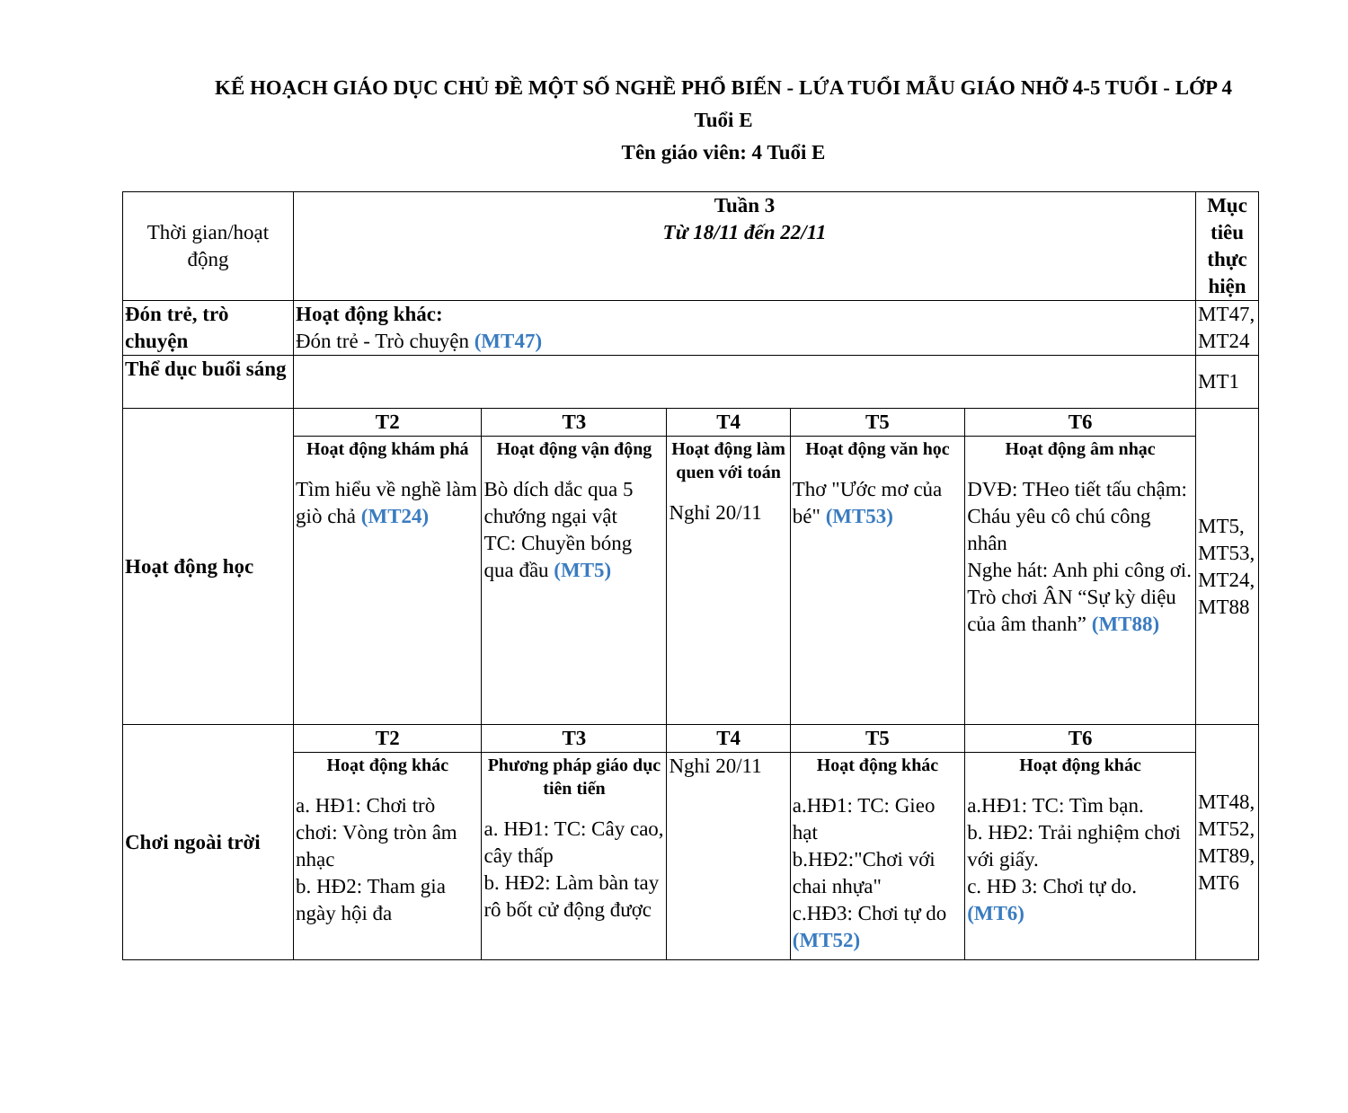KẾ HOẠCH GIÁO DỤC CHỦ ĐỀ MỘT SỐ NGHỀ PHỔ BIẾN - LỨA TUỔI MẪU GIÁO NHỠ 4-5 TUỔI - LỚP 4 Tuổi E
Tên giáo viên: 4 Tuổi E
| Thời gian/hoạt động | Tuần 3 Từ 18/11 đến 22/11 | | | | | Mục tiêu thực hiện |
| Đón trẻ, trò chuyện | Hoạt động khác: Đón trẻ - Trò chuyện (MT47) | | | | | MT47, MT24 |
| Thể dục buổi sáng | | | | | | MT1 |
| Hoạt động học | T2 | T3 | T4 | T5 | T6 | MT5, MT53, MT24, MT88 |
| | Hoạt động khám phá Tìm hiểu về nghề làm giò chả (MT24) | Hoạt động vận động Bò dích dắc qua 5 chướng ngại vật TC: Chuyền bóng qua đầu (MT5) | Hoạt động làm quen với toán Nghỉ 20/11 | Hoạt động văn học Thơ "Ước mơ của bé" (MT53) | Hoạt động âm nhạc DVĐ: THeo tiết tấu chậm: Cháu yêu cô chú công nhân Nghe hát: Anh phi công ơi. Trò chơi ÂN “Sự kỳ diệu của âm thanh” (MT88) | |
| Chơi ngoài trời | T2 | T3 | T4 | T5 | T6 | MT48, MT52, MT89, MT6 |
| | Hoạt động khác a. HĐ1: Chơi trò chơi: Vòng tròn âm nhạc b. HĐ2: Tham gia ngày hội đa | Phương pháp giáo dục tiên tiến a. HĐ1: TC: Cây cao, cây thấp b. HĐ2: Làm bàn tay rô bốt cử động được | Nghỉ 20/11 | Hoạt động khác a.HĐ1: TC: Gieo hạt b.HĐ2:"Chơi với chai nhựa" c.HĐ3: Chơi tự do (MT52) | Hoạt động khác a.HĐ1: TC: Tìm bạn. b. HĐ2: Trải nghiệm chơi với giấy. c. HĐ 3: Chơi tự do. (MT6) | |